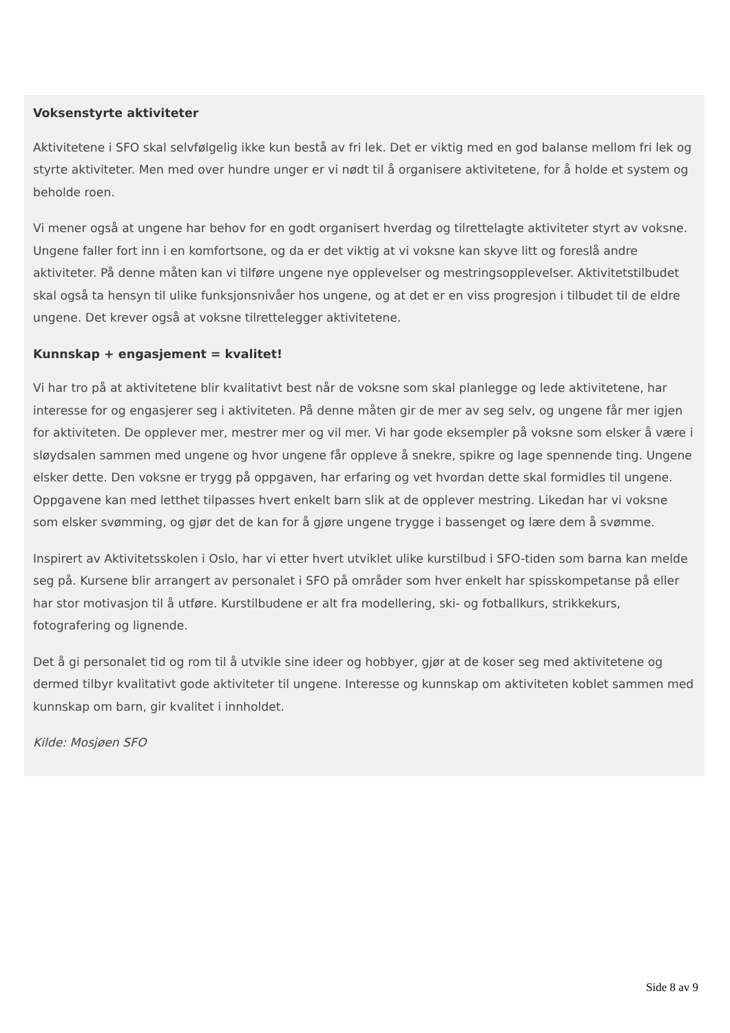Voksenstyrte aktiviteter
Aktivitetene i SFO skal selvfølgelig ikke kun bestå av fri lek. Det er viktig med en god balanse mellom fri lek og styrte aktiviteter. Men med over hundre unger er vi nødt til å organisere aktivitetene, for å holde et system og beholde roen.
Vi mener også at ungene har behov for en godt organisert hverdag og tilrettelagte aktiviteter styrt av voksne. Ungene faller fort inn i en komfortsone, og da er det viktig at vi voksne kan skyve litt og foreslå andre aktiviteter. På denne måten kan vi tilføre ungene nye opplevelser og mestringsopplevelser. Aktivitetstilbudet skal også ta hensyn til ulike funksjonsnivåer hos ungene, og at det er en viss progresjon i tilbudet til de eldre ungene. Det krever også at voksne tilrettelegger aktivitetene.
Kunnskap + engasjement = kvalitet!
Vi har tro på at aktivitetene blir kvalitativt best når de voksne som skal planlegge og lede aktivitetene, har interesse for og engasjerer seg i aktiviteten. På denne måten gir de mer av seg selv, og ungene får mer igjen for aktiviteten. De opplever mer, mestrer mer og vil mer. Vi har gode eksempler på voksne som elsker å være i sløydsalen sammen med ungene og hvor ungene får oppleve å snekre, spikre og lage spennende ting. Ungene elsker dette. Den voksne er trygg på oppgaven, har erfaring og vet hvordan dette skal formidles til ungene. Oppgavene kan med letthet tilpasses hvert enkelt barn slik at de opplever mestring. Likedan har vi voksne som elsker svømming, og gjør det de kan for å gjøre ungene trygge i bassenget og lære dem å svømme.
Inspirert av Aktivitetsskolen i Oslo, har vi etter hvert utviklet ulike kurstilbud i SFO-tiden som barna kan melde seg på. Kursene blir arrangert av personalet i SFO på områder som hver enkelt har spisskompetanse på eller har stor motivasjon til å utføre. Kurstilbudene er alt fra modellering, ski- og fotballkurs, strikkekurs, fotografering og lignende.
Det å gi personalet tid og rom til å utvikle sine ideer og hobbyer, gjør at de koser seg med aktivitetene og dermed tilbyr kvalitativt gode aktiviteter til ungene. Interesse og kunnskap om aktiviteten koblet sammen med kunnskap om barn, gir kvalitet i innholdet.
Kilde: Mosjøen SFO
Side 8 av 9